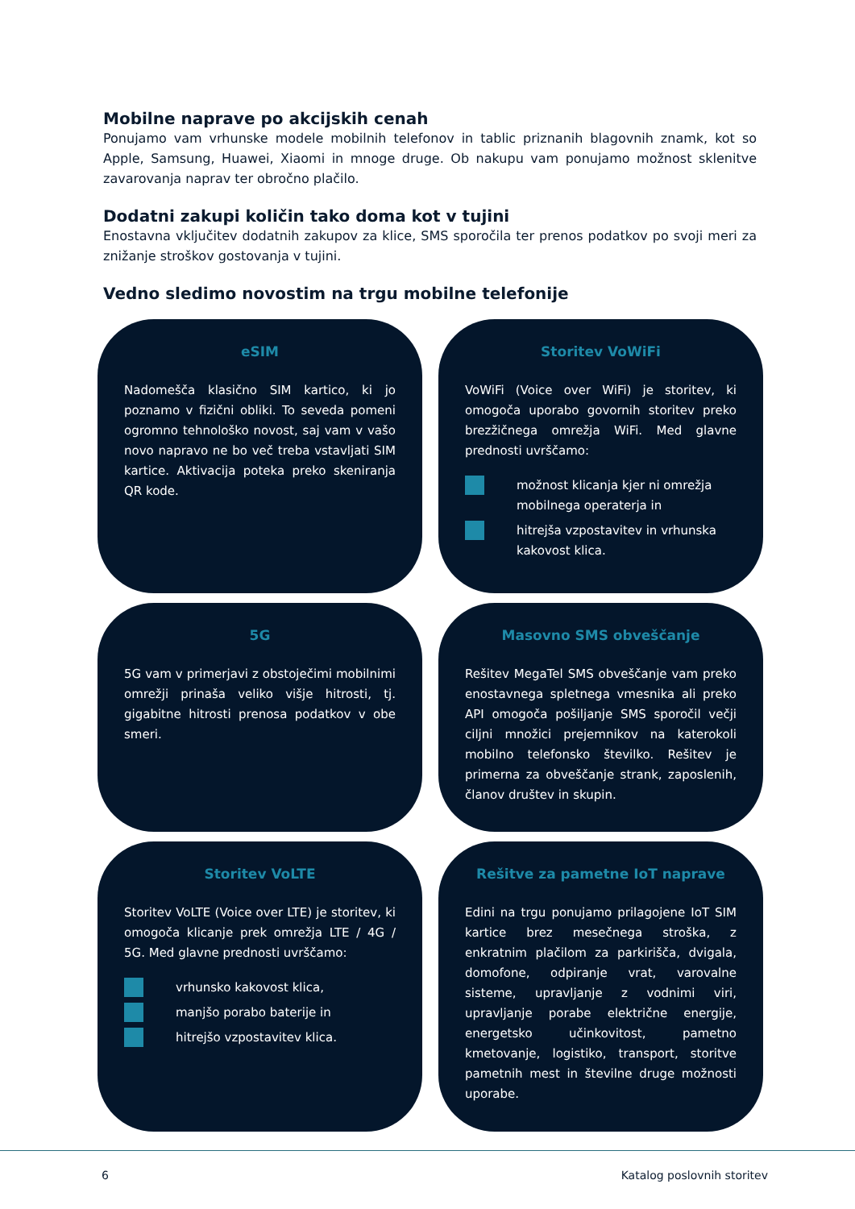Mobilne naprave po akcijskih cenah
Ponujamo vam vrhunske modele mobilnih telefonov in tablic priznanih blagovnih znamk, kot so Apple, Samsung, Huawei, Xiaomi in mnoge druge. Ob nakupu vam ponujamo možnost sklenitve zavarovanja naprav ter obročno plačilo.
Dodatni zakupi količin tako doma kot v tujini
Enostavna vključitev dodatnih zakupov za klice, SMS sporočila ter prenos podatkov po svoji meri za znižanje stroškov gostovanja v tujini.
Vedno sledimo novostim na trgu mobilne telefonije
eSIM
Nadomešča klasično SIM kartico, ki jo poznamo v fizični obliki. To seveda pomeni ogromno tehnološko novost, saj vam v vašo novo napravo ne bo več treba vstavljati SIM kartice. Aktivacija poteka preko skeniranja QR kode.
Storitev VoWiFi
VoWiFi (Voice over WiFi) je storitev, ki omogoča uporabo govornih storitev preko brezžičnega omrežja WiFi. Med glavne prednosti uvrščamo:
možnost klicanja kjer ni omrežja mobilnega operaterja in
hitrejša vzpostavitev in vrhunska kakovost klica.
5G
5G vam v primerjavi z obstoječimi mobilnimi omrežji prinaša veliko višje hitrosti, tj. gigabitne hitrosti prenosa podatkov v obe smeri.
Masovno SMS obveščanje
Rešitev MegaTel SMS obveščanje vam preko enostavnega spletnega vmesnika ali preko API omogoča pošiljanje SMS sporočil večji ciljni množici prejemnikov na katerokoli mobilno telefonsko številko. Rešitev je primerna za obveščanje strank, zaposlenih, članov društev in skupin.
Storitev VoLTE
Storitev VoLTE (Voice over LTE) je storitev, ki omogoča klicanje prek omrežja LTE / 4G / 5G. Med glavne prednosti uvrščamo:
vrhunsko kakovost klica,
manjšo porabo baterije in
hitrejšo vzpostavitev klica.
Rešitve za pametne IoT naprave
Edini na trgu ponujamo prilagojene IoT SIM kartice brez mesečnega stroška, z enkratnim plačilom za parkirišča, dvigala, domofone, odpiranje vrat, varovalne sisteme, upravljanje z vodnimi viri, upravljanje porabe električne energije, energetsko učinkovitost, pametno kmetovanje, logistiko, transport, storitve pametnih mest in številne druge možnosti uporabe.
6 Katalog poslovnih storitev